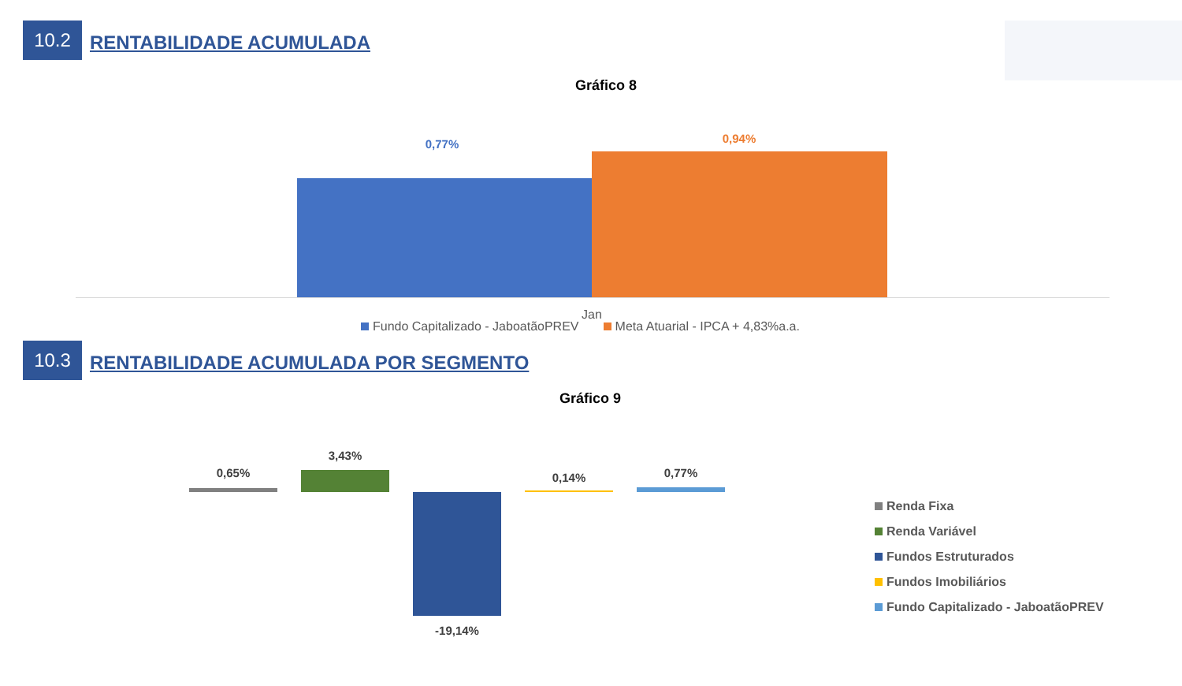10.2
RENTABILIDADE ACUMULADA
Gráfico 8
0,77% 0,94%
Jan
Fundo Capitalizado - JaboatãoPREV Meta Atuarial - IPCA + 4,83%a.a.
10.3
RENTABILIDADE ACUMULADA POR SEGMENTO
Gráfico 9
0,65%
3,43%
-19,14%
0,14% 0,77%
Renda Fixa
Renda Variável
Fundos Estruturados
Fundos Imobiliários
Fundo Capitalizado - JaboatãoPREV